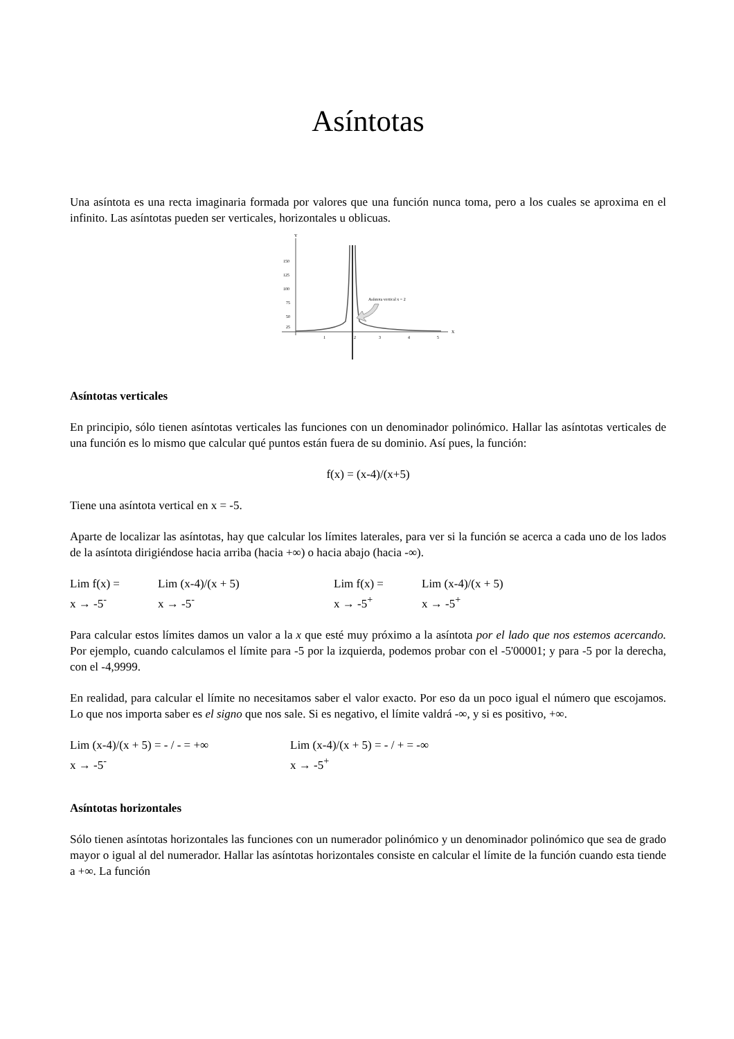Asíntotas
Una asíntota es una recta imaginaria formada por valores que una función nunca toma, pero a los cuales se aproxima en el infinito. Las asíntotas pueden ser verticales, horizontales u oblicuas.
150
125
100
75
50
25
Y
X
1
2
3
4
5
Asíntota vertical x = 2
Asíntotas verticales
En principio, sólo tienen asíntotas verticales las funciones con un denominador polinómico. Hallar las asíntotas verticales de una función es lo mismo que calcular qué puntos están fuera de su dominio. Así pues, la función:
f(x) = (x-4)/(x+5)
Tiene una asíntota vertical en x = -5.
Aparte de localizar las asíntotas, hay que calcular los límites laterales, para ver si la función se acerca a cada uno de los lados de la asíntota dirigiéndose hacia arriba (hacia +∞) o hacia abajo (hacia -∞).
| Lim f(x) = x → -5<sup>-</sup> | Lim (x-4)/(x + 5) x → -5<sup>-</sup> | Lim f(x) = x → -5<sup>+</sup> | Lim (x-4)/(x + 5) x → -5<sup>+</sup> |
Para calcular estos límites damos un valor a la x que esté muy próximo a la asíntota por el lado que nos estemos acercando. Por ejemplo, cuando calculamos el límite para -5 por la izquierda, podemos probar con el -5'00001; y para -5 por la derecha, con el -4,9999.
En realidad, para calcular el límite no necesitamos saber el valor exacto. Por eso da un poco igual el número que escojamos. Lo que nos importa saber es el signo que nos sale. Si es negativo, el límite valdrá -∞, y si es positivo, +∞.
| Lim (x-4)/(x + 5) = - / - = +∞ x → -5<sup>-</sup> | Lim (x-4)/(x + 5) = - / + = -∞ x → -5<sup>+</sup> |
Asíntotas horizontales
Sólo tienen asíntotas horizontales las funciones con un numerador polinómico y un denominador polinómico que sea de grado mayor o igual al del numerador. Hallar las asíntotas horizontales consiste en calcular el límite de la función cuando esta tiende a +∞. La función